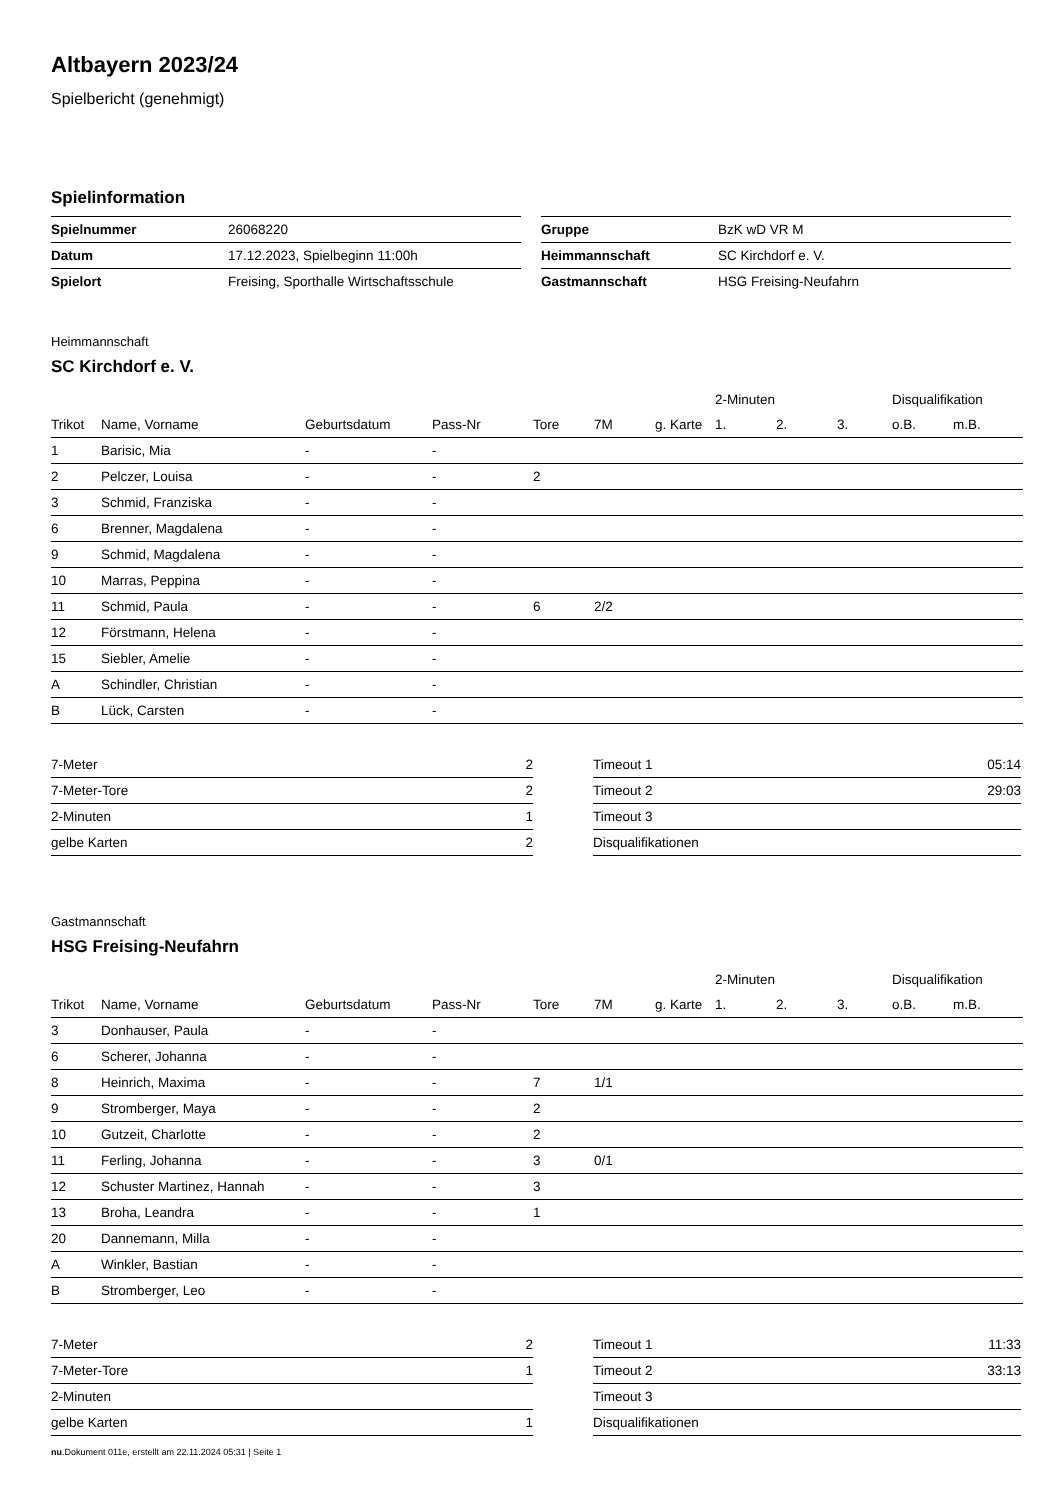Altbayern 2023/24
Spielbericht (genehmigt)
Spielinformation
| Spielnummer | 26068220 |
| Datum | 17.12.2023, Spielbeginn 11:00h |
| Spielort | Freising, Sporthalle Wirtschaftsschule |
| Gruppe | BzK wD VR M |
| Heimmannschaft | SC Kirchdorf e. V. |
| Gastmannschaft | HSG Freising-Neufahrn |
Heimmannschaft
SC Kirchdorf e. V.
| | | | | | | | 2-Minuten | | | Disqualifikation | |
| --- | --- | --- | --- | --- | --- | --- | --- | --- | --- | --- | --- |
| Trikot | Name, Vorname | Geburtsdatum | Pass-Nr | Tore | 7M | g. Karte | 1. | 2. | 3. | o.B. | m.B. |
| 1 | Barisic, Mia | - | - | | | | | | | | |
| 2 | Pelczer, Louisa | - | - | 2 | | | | | | | |
| 3 | Schmid, Franziska | - | - | | | | | | | | |
| 6 | Brenner, Magdalena | - | - | | | | | | | | |
| 9 | Schmid, Magdalena | - | - | | | | | | | | |
| 10 | Marras, Peppina | - | - | | | | | | | | |
| 11 | Schmid, Paula | - | - | 6 | 2/2 | | | | | | |
| 12 | Förstmann, Helena | - | - | | | | | | | | |
| 15 | Siebler, Amelie | - | - | | | | | | | | |
| A | Schindler, Christian | - | - | | | | | | | | |
| B | Lück, Carsten | - | - | | | | | | | | |
| 7-Meter | 2 |
| 7-Meter-Tore | 2 |
| 2-Minuten | 1 |
| gelbe Karten | 2 |
| Timeout 1 | 05:14 |
| Timeout 2 | 29:03 |
| Timeout 3 | |
| Disqualifikationen | |
Gastmannschaft
HSG Freising-Neufahrn
| | | | | | | | 2-Minuten | | | Disqualifikation | |
| --- | --- | --- | --- | --- | --- | --- | --- | --- | --- | --- | --- |
| Trikot | Name, Vorname | Geburtsdatum | Pass-Nr | Tore | 7M | g. Karte | 1. | 2. | 3. | o.B. | m.B. |
| 3 | Donhauser, Paula | - | - | | | | | | | | |
| 6 | Scherer, Johanna | - | - | | | | | | | | |
| 8 | Heinrich, Maxima | - | - | 7 | 1/1 | | | | | | |
| 9 | Stromberger, Maya | - | - | 2 | | | | | | | |
| 10 | Gutzeit, Charlotte | - | - | 2 | | | | | | | |
| 11 | Ferling, Johanna | - | - | 3 | 0/1 | | | | | | |
| 12 | Schuster Martinez, Hannah | - | - | 3 | | | | | | | |
| 13 | Broha, Leandra | - | - | 1 | | | | | | | |
| 20 | Dannemann, Milla | - | - | | | | | | | | |
| A | Winkler, Bastian | - | - | | | | | | | | |
| B | Stromberger, Leo | - | - | | | | | | | | |
| 7-Meter | 2 |
| 7-Meter-Tore | 1 |
| 2-Minuten | |
| gelbe Karten | 1 |
| Timeout 1 | 11:33 |
| Timeout 2 | 33:13 |
| Timeout 3 | |
| Disqualifikationen | |
nu.Dokument 011e, erstellt am 22.11.2024 05:31 | Seite 1